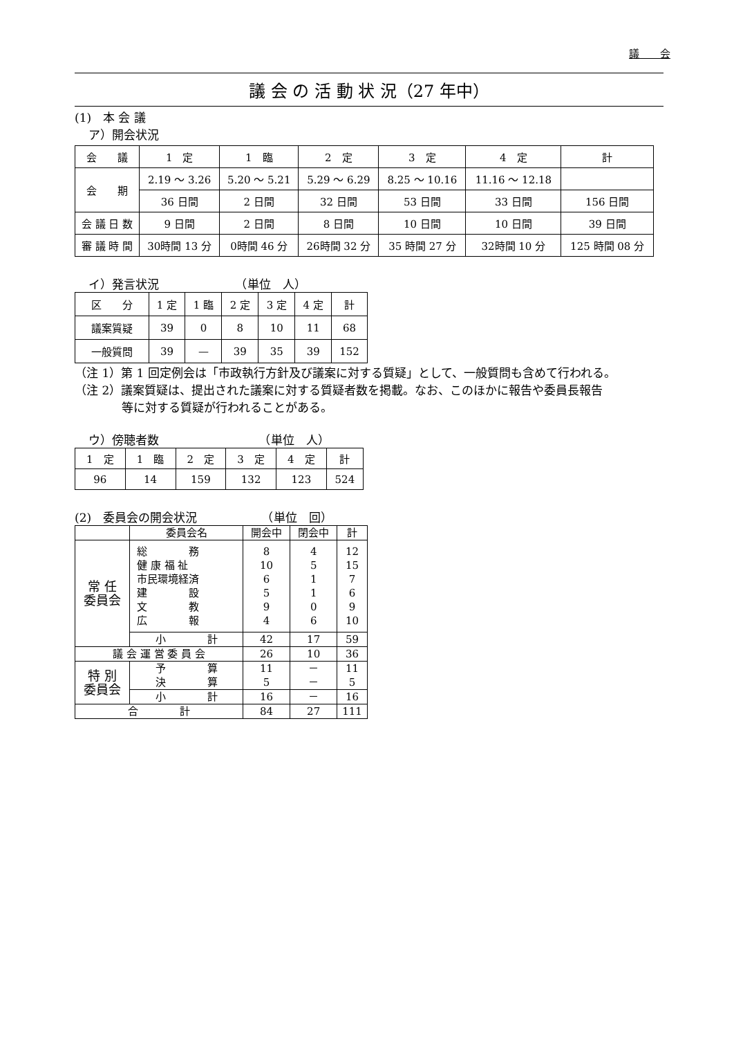議　　会
議 会 の 活 動 状 況（27 年中）
(1)　本 会 議
ア）開会状況
| 会 議 | 1 定 | 1 臨 | 2 定 | 3 定 | 4 定 | 計 |
| --- | --- | --- | --- | --- | --- | --- |
| 会 期 | 2.19 ～ 3.26 | 5.20 ～ 5.21 | 5.29 ～ 6.29 | 8.25 ～ 10.16 | 11.16 ～ 12.18 | |
| | 36 日間 | 2 日間 | 32 日間 | 53 日間 | 33 日間 | 156 日間 |
| 会 議 日 数 | 9 日間 | 2 日間 | 8 日間 | 10 日間 | 10 日間 | 39 日間 |
| 審 議 時 間 | 30時間 13 分 | 0時間 46 分 | 26時間 32 分 | 35 時間 27 分 | 32時間 10 分 | 125 時間 08 分 |
イ）発言状況　　　　　　　（単位　人）
| 区 分 | 1 定 | 1 臨 | 2 定 | 3 定 | 4 定 | 計 |
| 議案質疑 | 39 | 0 | 8 | 10 | 11 | 68 |
| 一般質問 | 39 | — | 39 | 35 | 39 | 152 |
（注 1）第 1 回定例会は「市政執行方針及び議案に対する質疑」として、一般質問も含めて行われる。
（注 2）議案質疑は、提出された議案に対する質疑者数を掲載。なお、このほかに報告や委員長報告
　　　　等に対する質疑が行われることがある。
ウ）傍聴者数　　　　　　　　　（単位　人）
| 1 定 | 1 臨 | 2 定 | 3 定 | 4 定 | 計 |
| 96 | 14 | 159 | 132 | 123 | 524 |
(2)　委員会の開会状況　　　　　　（単位　回）
| | 委員会名 | 開会中 | 閉会中 | 計 |
| 常 任 委員会 | 総 務 健 康 福 祉 市民環境経済 建 設 文 教 広 報 | 8 10 6 5 9 4 | 4 5 1 1 0 6 | 12 15 7 6 9 10 |
| | 小 計 | 42 | 17 | 59 |
| 議 会 運 営 委 員 会 | | 26 | 10 | 36 |
| 特 別 委員会 | 予 算 決 算 | 11 5 | － － | 11 5 |
| | 小 計 | 16 | － | 16 |
| 合 計 | | 84 | 27 | 111 |